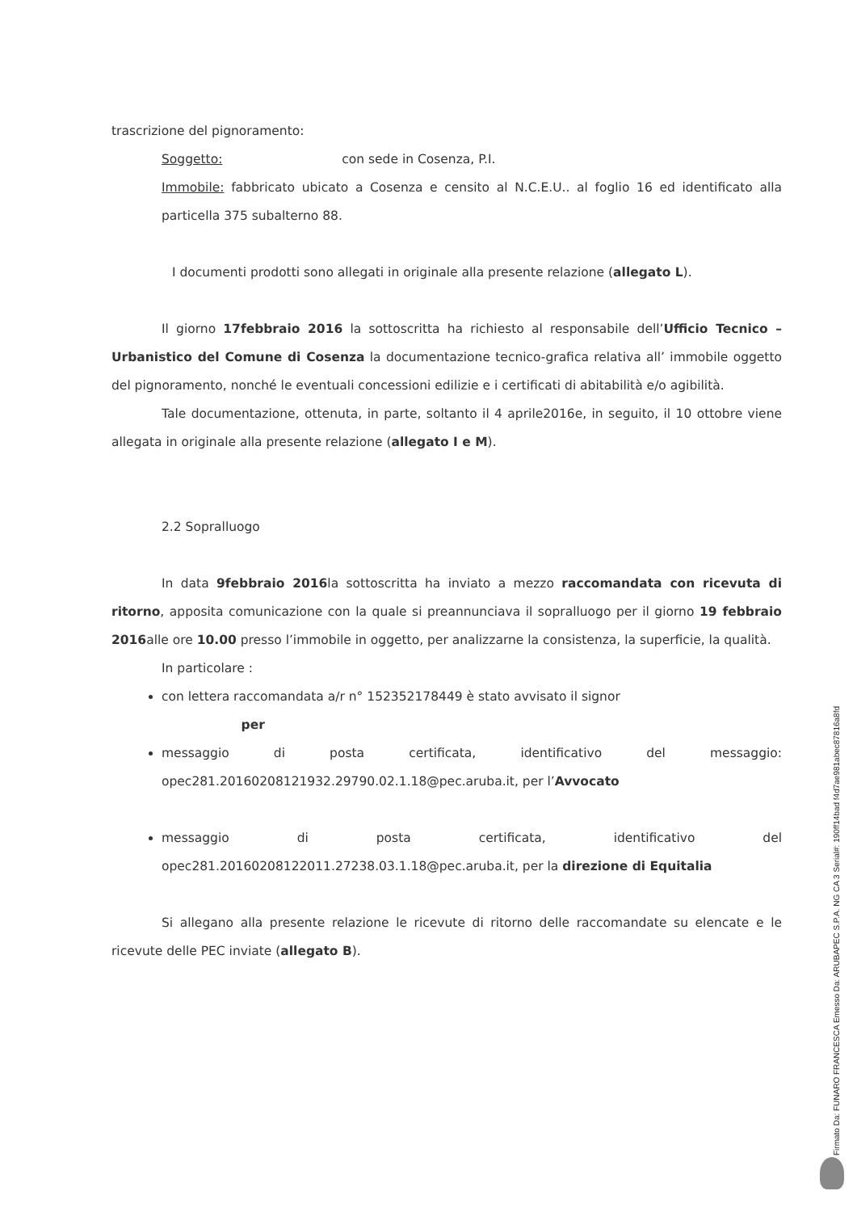trascrizione del pignoramento:
Soggetto: con sede in Cosenza, P.I.
Immobile: fabbricato ubicato a Cosenza e censito al N.C.E.U.. al foglio 16 ed identificato alla particella 375 subalterno 88.
I documenti prodotti sono allegati in originale alla presente relazione (allegato L).
Il giorno 17febbraio 2016 la sottoscritta ha richiesto al responsabile dell’Ufficio Tecnico – Urbanistico del Comune di Cosenza la documentazione tecnico-grafica relativa all’ immobile oggetto del pignoramento, nonché le eventuali concessioni edilizie e i certificati di abitabilità e/o agibilità.
Tale documentazione, ottenuta, in parte, soltanto il 4 aprile2016e, in seguito, il 10 ottobre viene allegata in originale alla presente relazione (allegato I e M).
2.2 Sopralluogo
In data 9febbraio 2016la sottoscritta ha inviato a mezzo raccomandata con ricevuta di ritorno, apposita comunicazione con la quale si preannunciava il sopralluogo per il giorno 19 febbraio 2016alle ore 10.00 presso l’immobile in oggetto, per analizzarne la consistenza, la superficie, la qualità.
In particolare :
con lettera raccomandata a/r n° 152352178449 è stato avvisato il signor
per
messaggio di posta certificata, identificativo del messaggio: opec281.20160208121932.29790.02.1.18@pec.aruba.it, per l’Avvocato
messaggio di posta certificata, identificativo del opec281.20160208122011.27238.03.1.18@pec.aruba.it, per la direzione di Equitalia
Si allegano alla presente relazione le ricevute di ritorno delle raccomandate su elencate e le ricevute delle PEC inviate (allegato B).
Firmato Da: FUNARO FRANCESCA Emesso Da: ARUBAPEC S.P.A. NG CA 3 Serial#: 190ff14bad f4d7ae981abec87816a8fd